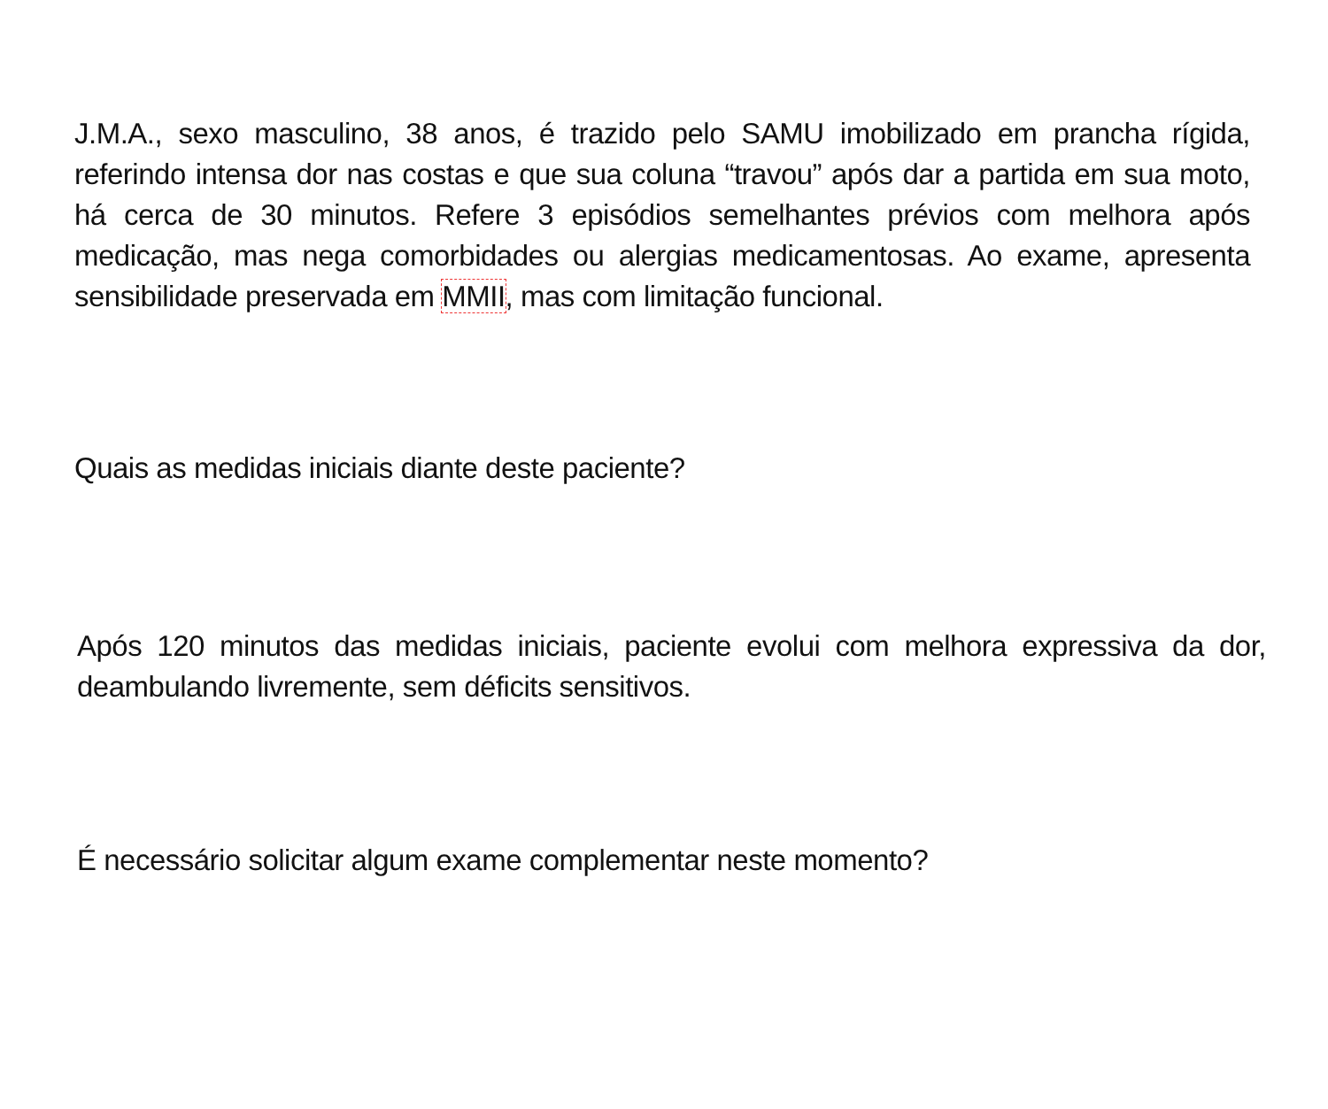J.M.A., sexo masculino, 38 anos, é trazido pelo SAMU imobilizado em prancha rígida, referindo intensa dor nas costas e que sua coluna “travou” após dar a partida em sua moto, há cerca de 30 minutos. Refere 3 episódios semelhantes prévios com melhora após medicação, mas nega comorbidades ou alergias medicamentosas. Ao exame, apresenta sensibilidade preservada em MMII, mas com limitação funcional.
Quais as medidas iniciais diante deste paciente?
Após 120 minutos das medidas iniciais, paciente evolui com melhora expressiva da dor, deambulando livremente, sem déficits sensitivos.
É necessário solicitar algum exame complementar neste momento?